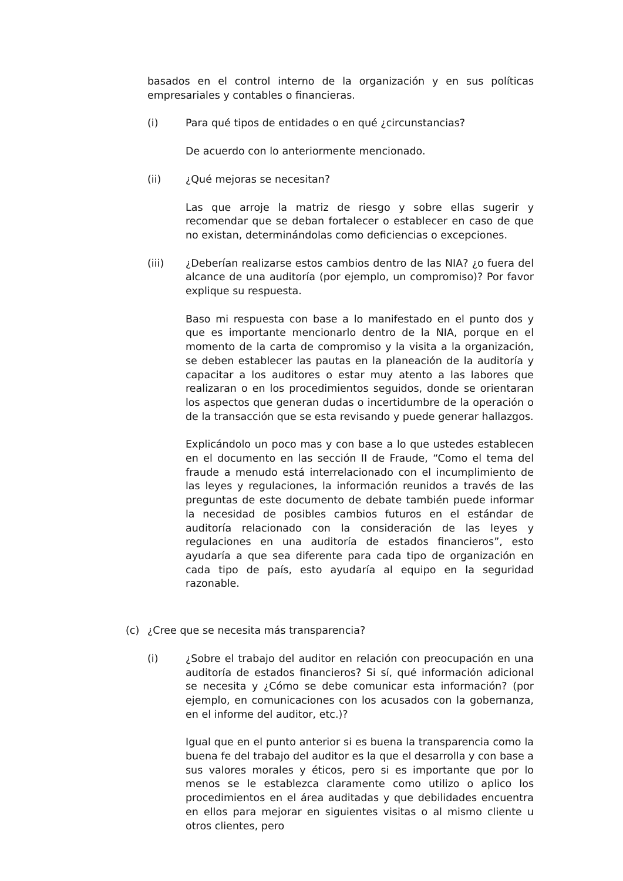basados en el control interno de la organización y en sus políticas empresariales y contables o financieras.
(i) Para qué tipos de entidades o en qué ¿circunstancias?
De acuerdo con lo anteriormente mencionado.
(ii) ¿Qué mejoras se necesitan?
Las que arroje la matriz de riesgo y sobre ellas sugerir y recomendar que se deban fortalecer o establecer en caso de que no existan, determinándolas como deficiencias o excepciones.
(iii) ¿Deberían realizarse estos cambios dentro de las NIA? ¿o fuera del alcance de una auditoría (por ejemplo, un compromiso)? Por favor explique su respuesta.
Baso mi respuesta con base a lo manifestado en el punto dos y que es importante mencionarlo dentro de la NIA, porque en el momento de la carta de compromiso y la visita a la organización, se deben establecer las pautas en la planeación de la auditoría y capacitar a los auditores o estar muy atento a las labores que realizaran o en los procedimientos seguidos, donde se orientaran los aspectos que generan dudas o incertidumbre de la operación o de la transacción que se esta revisando y puede generar hallazgos.
Explicándolo un poco mas y con base a lo que ustedes establecen en el documento en las sección II de Fraude, “Como el tema del fraude a menudo está interrelacionado con el incumplimiento de las leyes y regulaciones, la información reunidos a través de las preguntas de este documento de debate también puede informar la necesidad de posibles cambios futuros en el estándar de auditoría relacionado con la consideración de las leyes y regulaciones en una auditoría de estados financieros”, esto ayudaría a que sea diferente para cada tipo de organización en cada tipo de país, esto ayudaría al equipo en la seguridad razonable.
(c) ¿Cree que se necesita más transparencia?
(i) ¿Sobre el trabajo del auditor en relación con preocupación en una auditoría de estados financieros? Si sí, qué información adicional se necesita y ¿Cómo se debe comunicar esta información? (por ejemplo, en comunicaciones con los acusados con la gobernanza, en el informe del auditor, etc.)?
Igual que en el punto anterior si es buena la transparencia como la buena fe del trabajo del auditor es la que el desarrolla y con base a sus valores morales y éticos, pero si es importante que por lo menos se le establezca claramente como utilizo o aplico los procedimientos en el área auditadas y que debilidades encuentra en ellos para mejorar en siguientes visitas o al mismo cliente u otros clientes, pero